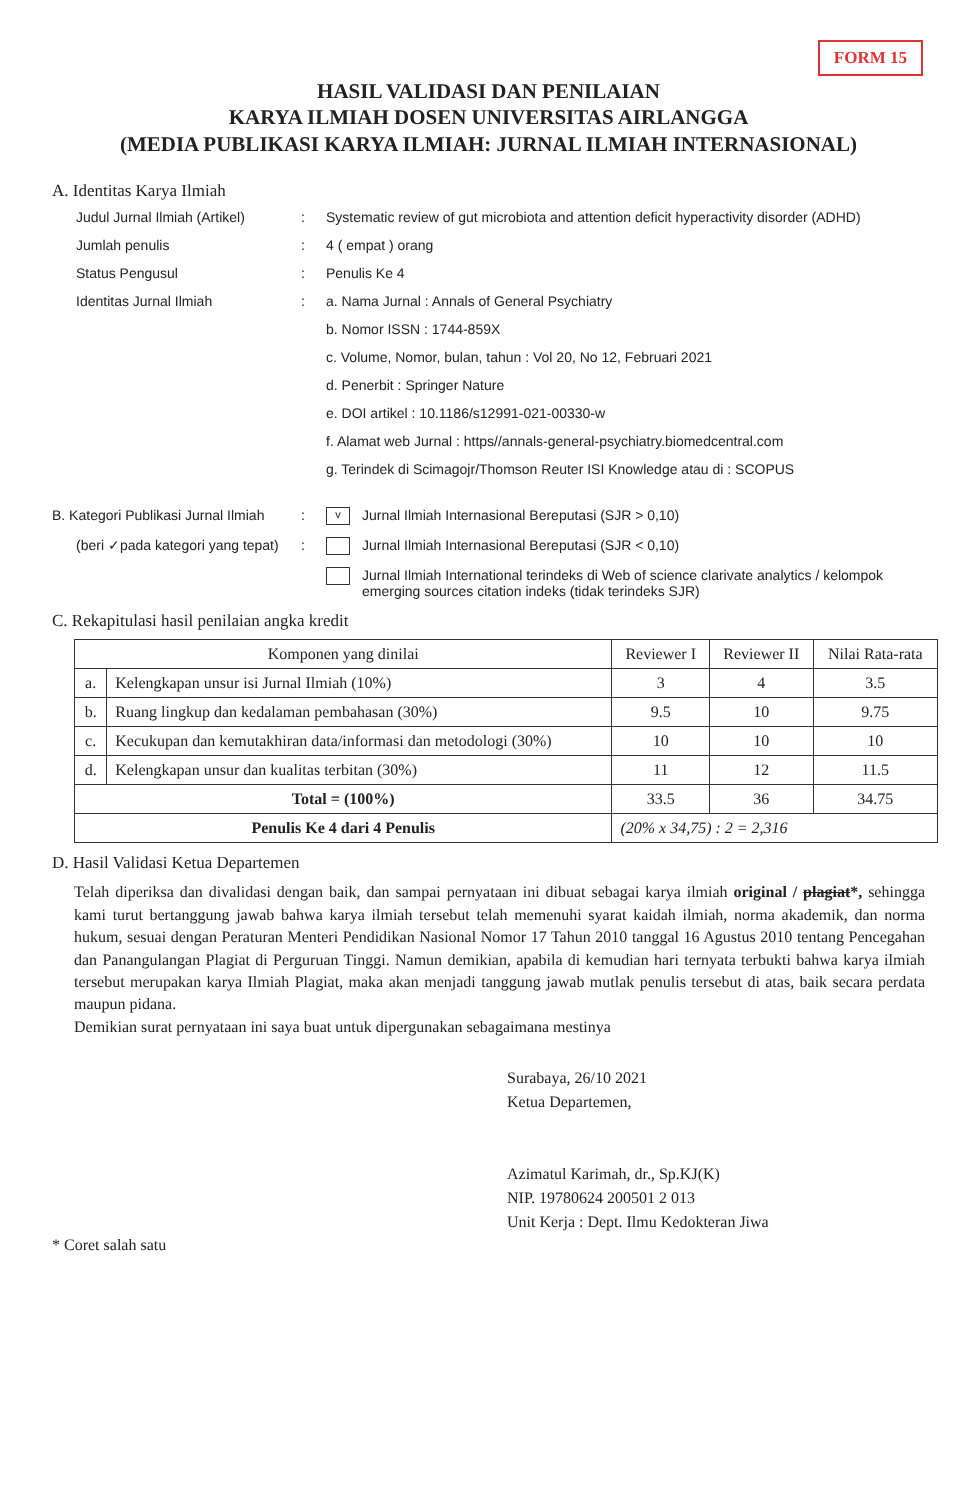FORM 15
HASIL VALIDASI DAN PENILAIAN
KARYA ILMIAH DOSEN UNIVERSITAS AIRLANGGA
(MEDIA PUBLIKASI KARYA ILMIAH: JURNAL ILMIAH INTERNASIONAL)
A. Identitas Karya Ilmiah
Judul Jurnal Ilmiah (Artikel)
: Systematic review of gut microbiota and attention deficit hyperactivity disorder (ADHD)
Jumlah penulis : 4 ( empat ) orang
Status Pengusul : Penulis Ke 4
Identitas Jurnal Ilmiah : a. Nama Jurnal : Annals of General Psychiatry
b. Nomor ISSN : 1744-859X
c. Volume, Nomor, bulan, tahun : Vol 20, No 12, Februari 2021
d. Penerbit : Springer Nature
e. DOI artikel : 10.1186/s12991-021-00330-w
f. Alamat web Jurnal : https//annals-general-psychiatry.biomedcentral.com
g. Terindek di Scimagojr/Thomson Reuter ISI Knowledge atau di : SCOPUS
B. Kategori Publikasi Jurnal Ilmiah
:
v Jurnal Ilmiah Internasional Bereputasi (SJR > 0,10)
(beri ✓pada kategori yang tepat)
: Jurnal Ilmiah Internasional Bereputasi (SJR < 0,10)
Jurnal Ilmiah International terindeks di Web of science clarivate analytics / kelompok emerging sources citation indeks (tidak terindeks SJR)
C. Rekapitulasi hasil penilaian angka kredit
| Komponen yang dinilai | | Reviewer I | Reviewer II | Nilai Rata-rata |
| --- | --- | --- | --- | --- |
| a. | Kelengkapan unsur isi Jurnal Ilmiah (10%) | 3 | 4 | 3.5 |
| b. | Ruang lingkup dan kedalaman pembahasan (30%) | 9.5 | 10 | 9.75 |
| c. | Kecukupan dan kemutakhiran data/informasi dan metodologi (30%) | 10 | 10 | 10 |
| d. | Kelengkapan unsur dan kualitas terbitan (30%) | 11 | 12 | 11.5 |
| Total = (100%) | | 33.5 | 36 | 34.75 |
| Penulis Ke 4 dari 4 Penulis | | (20% x 34,75) : 2 = 2,316 | | |
D. Hasil Validasi Ketua Departemen
Telah diperiksa dan divalidasi dengan baik, dan sampai pernyataan ini dibuat sebagai karya ilmiah original / plagiat*, sehingga kami turut bertanggung jawab bahwa karya ilmiah tersebut telah memenuhi syarat kaidah ilmiah, norma akademik, dan norma hukum, sesuai dengan Peraturan Menteri Pendidikan Nasional Nomor 17 Tahun 2010 tanggal 16 Agustus 2010 tentang Pencegahan dan Panangulangan Plagiat di Perguruan Tinggi. Namun demikian, apabila di kemudian hari ternyata terbukti bahwa karya ilmiah tersebut merupakan karya Ilmiah Plagiat, maka akan menjadi tanggung jawab mutlak penulis tersebut di atas, baik secara perdata maupun pidana.
Demikian surat pernyataan ini saya buat untuk dipergunakan sebagaimana mestinya
Surabaya, 26/10 2021
Ketua Departemen,
Azimatul Karimah, dr., Sp.KJ(K)
NIP. 19780624 200501 2 013
Unit Kerja : Dept. Ilmu Kedokteran Jiwa
* Coret salah satu